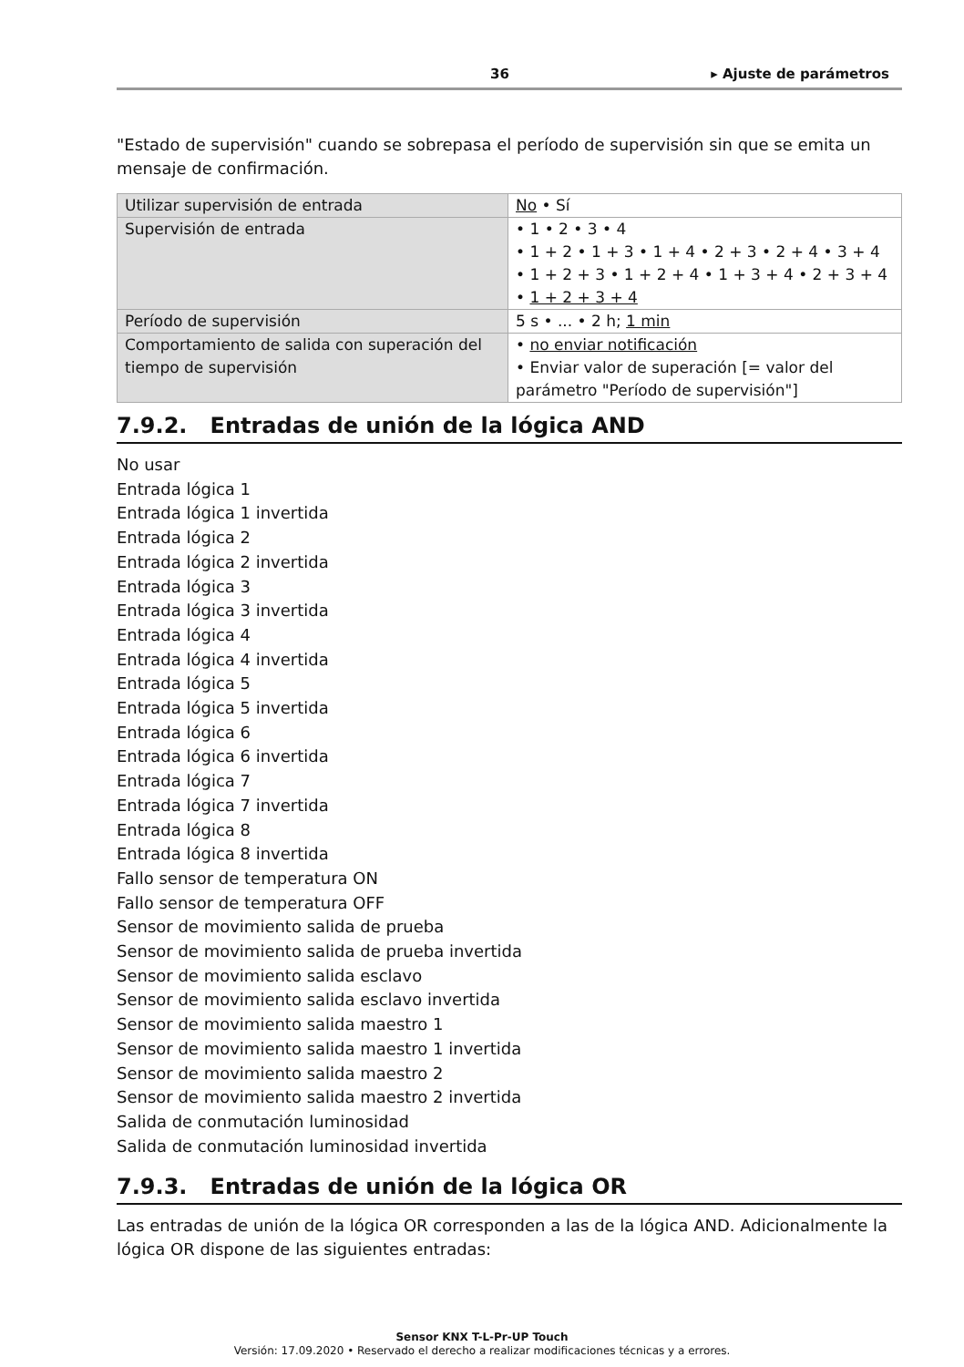36 ▸ Ajuste de parámetros
"Estado de supervisión" cuando se sobrepasa el período de supervisión sin que se emita un mensaje de confirmación.
| Utilizar supervisión de entrada | No • Sí |
| Supervisión de entrada | • 1 • 2 • 3 • 4 • 1 + 2 • 1 + 3 • 1 + 4 • 2 + 3 • 2 + 4 • 3 + 4 • 1 + 2 + 3 • 1 + 2 + 4 • 1 + 3 + 4 • 2 + 3 + 4 • 1 + 2 + 3 + 4 |
| Período de supervisión | 5 s • ... • 2 h; 1 min |
| Comportamiento de salida con superación del tiempo de supervisión | • no enviar notificación • Enviar valor de superación [= valor del parámetro "Período de supervisión"] |
7.9.2. Entradas de unión de la lógica AND
No usar
Entrada lógica 1
Entrada lógica 1 invertida
Entrada lógica 2
Entrada lógica 2 invertida
Entrada lógica 3
Entrada lógica 3 invertida
Entrada lógica 4
Entrada lógica 4 invertida
Entrada lógica 5
Entrada lógica 5 invertida
Entrada lógica 6
Entrada lógica 6 invertida
Entrada lógica 7
Entrada lógica 7 invertida
Entrada lógica 8
Entrada lógica 8 invertida
Fallo sensor de temperatura ON
Fallo sensor de temperatura OFF
Sensor de movimiento salida de prueba
Sensor de movimiento salida de prueba invertida
Sensor de movimiento salida esclavo
Sensor de movimiento salida esclavo invertida
Sensor de movimiento salida maestro 1
Sensor de movimiento salida maestro 1 invertida
Sensor de movimiento salida maestro 2
Sensor de movimiento salida maestro 2 invertida
Salida de conmutación luminosidad
Salida de conmutación luminosidad invertida
7.9.3. Entradas de unión de la lógica OR
Las entradas de unión de la lógica OR corresponden a las de la lógica AND. Adicionalmente la lógica OR dispone de las siguientes entradas:
Sensor KNX T-L-Pr-UP Touch
Versión: 17.09.2020 • Reservado el derecho a realizar modificaciones técnicas y a errores.